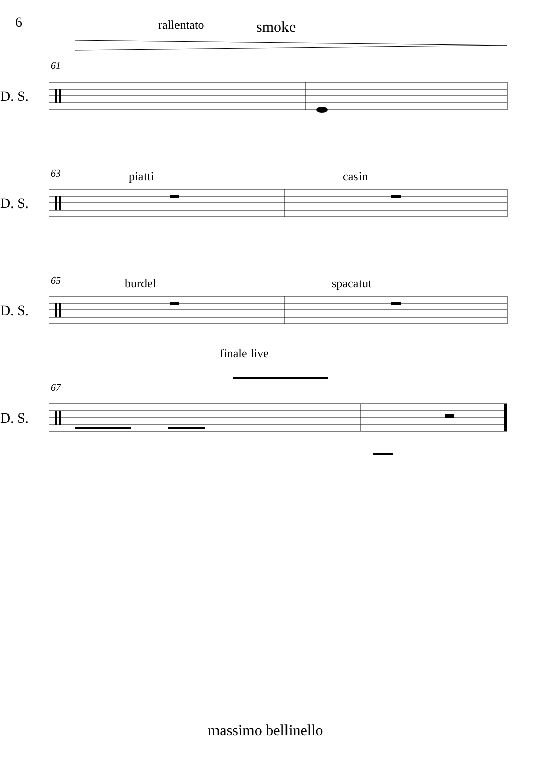6 rallentato smoke
61
D. S.
63 piatti casin
D. S.
65 burdel spacatut
D. S.
finale live
67
D. S.
massimo bellinello